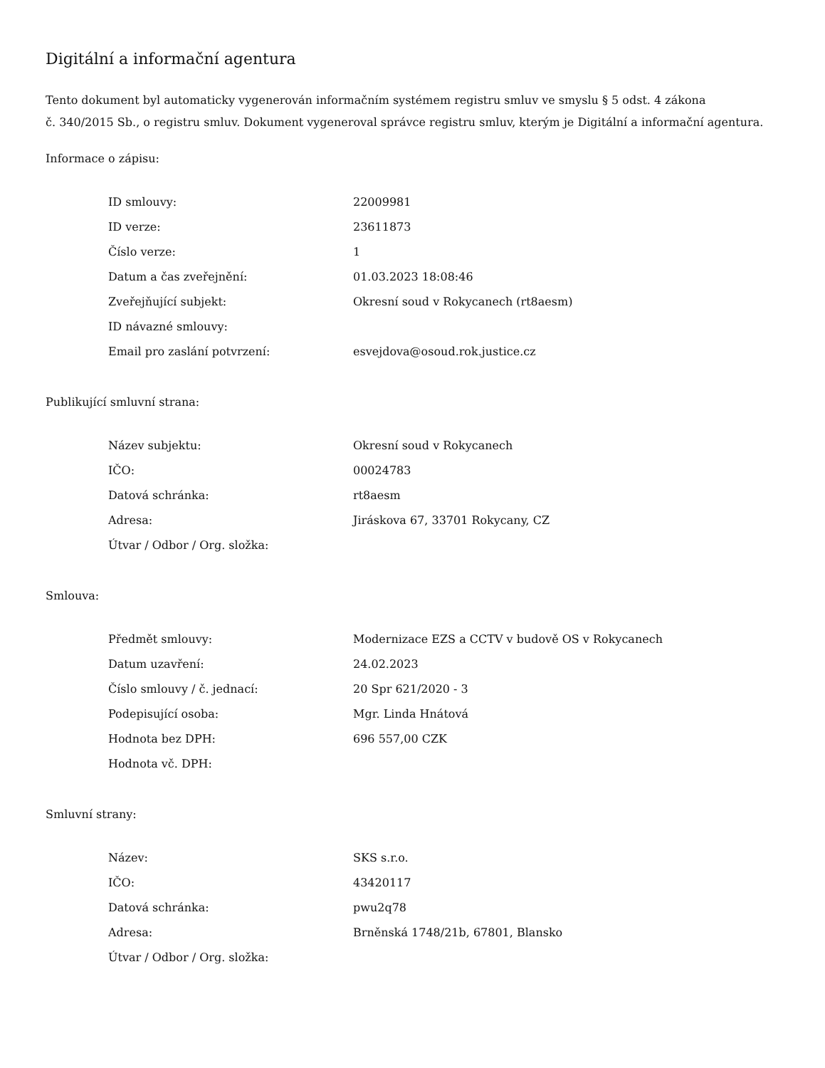Digitální a informační agentura
Tento dokument byl automaticky vygenerován informačním systémem registru smluv ve smyslu § 5 odst. 4 zákona
č. 340/2015 Sb., o registru smluv. Dokument vygeneroval správce registru smluv, kterým je Digitální a informační agentura.
Informace o zápisu:
| ID smlouvy: | 22009981 |
| ID verze: | 23611873 |
| Číslo verze: | 1 |
| Datum a čas zveřejnění: | 01.03.2023 18:08:46 |
| Zveřejňující subjekt: | Okresní soud v Rokycanech (rt8aesm) |
| ID návazné smlouvy: | |
| Email pro zaslání potvrzení: | esvejdova@osoud.rok.justice.cz |
Publikující smluvní strana:
| Název subjektu: | Okresní soud v Rokycanech |
| IČO: | 00024783 |
| Datová schránka: | rt8aesm |
| Adresa: | Jiráskova 67, 33701 Rokycany, CZ |
| Útvar / Odbor / Org. složka: | |
Smlouva:
| Předmět smlouvy: | Modernizace EZS a CCTV v budově OS v Rokycanech |
| Datum uzavření: | 24.02.2023 |
| Číslo smlouvy / č. jednací: | 20 Spr 621/2020 - 3 |
| Podepisující osoba: | Mgr. Linda Hnátová |
| Hodnota bez DPH: | 696 557,00 CZK |
| Hodnota vč. DPH: | |
Smluvní strany:
| Název: | SKS s.r.o. |
| IČO: | 43420117 |
| Datová schránka: | pwu2q78 |
| Adresa: | Brněnská 1748/21b, 67801, Blansko |
| Útvar / Odbor / Org. složka: | |